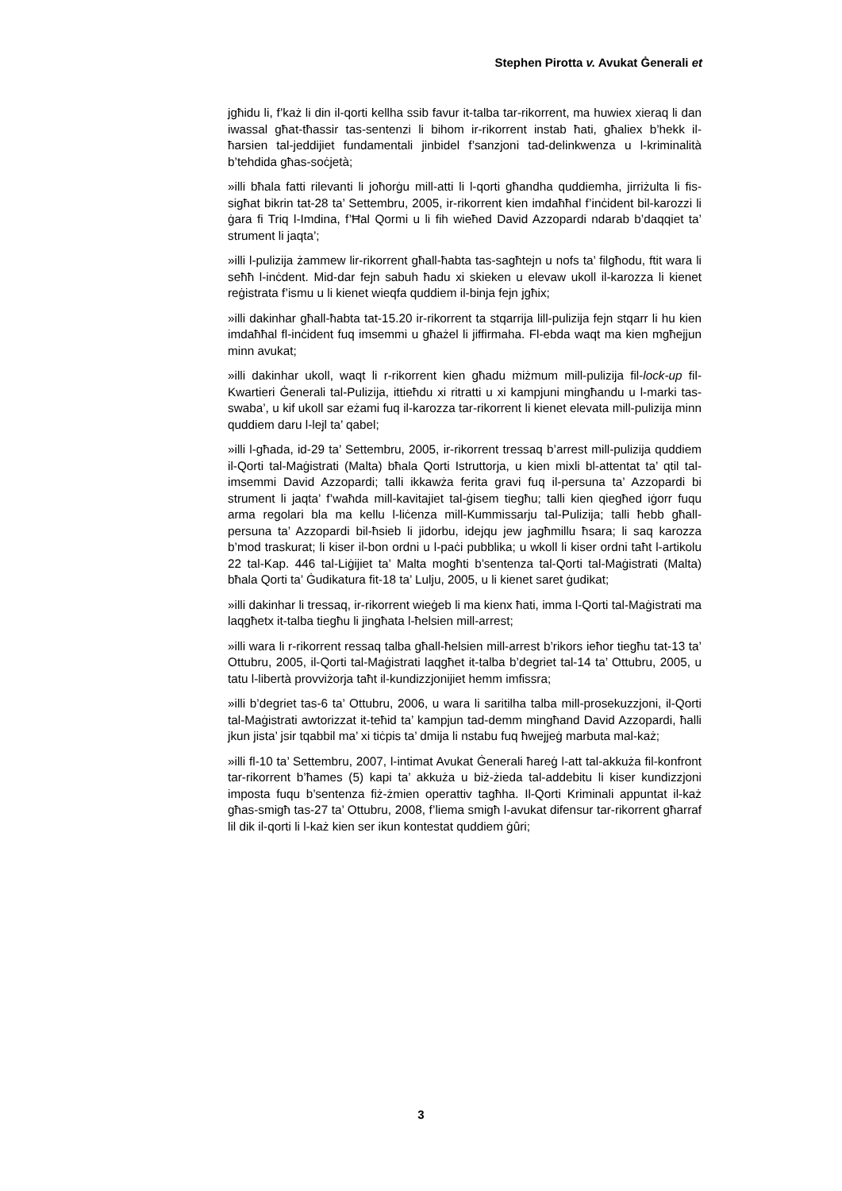Stephen Pirotta v. Avukat Ġenerali et
jgħidu li, f’każ li din il-qorti kellha ssib favur it-talba tar-rikorrent, ma huwiex xieraq li dan iwassal għat-tħassir tas-sentenzi li bihom ir-rikorrent instab ħati, għaliex b’hekk il-ħarsien tal-jeddijiet fundamentali jinbidel f’sanzjoni tad-delinkwenza u l-kriminalità b’tehdida għas-soċjetà;
»illi bħala fatti rilevanti li joħorġu mill-atti li l-qorti għandha quddiemha, jirriżulta li fis-sigħat bikrin tat-28 ta’ Settembru, 2005, ir-rikorrent kien imdaħħal f’inċident bil-karozzi li ġara fi Triq l-Imdina, f’Ħal Qormi u li fih wieħed David Azzopardi ndarab b’daqqiet ta’ strument li jaqta’;
»illi l-pulizija żammew lir-rikorrent għall-ħabta tas-sagħtejn u nofs ta’ filgħodu, ftit wara li seħħ l-inċdent. Mid-dar fejn sabuh ħadu xi skieken u elevaw ukoll il-karozza li kienet reġistrata f’ismu u li kienet wieqfa quddiem il-binja fejn jgħix;
»illi dakinhar għall-ħabta tat-15.20 ir-rikorrent ta stqarrija lill-pulizija fejn stqarr li hu kien imdaħħal fl-inċident fuq imsemmi u għażel li jiffirmaha. Fl-ebda waqt ma kien mgħejjun minn avukat;
»illi dakinhar ukoll, waqt li r-rikorrent kien għadu miżmum mill-pulizija fil-lock-up fil-Kwartieri Ġenerali tal-Pulizija, ittieħdu xi ritratti u xi kampjuni mingħandu u l-marki tas-swaba’, u kif ukoll sar eżami fuq il-karozza tar-rikorrent li kienet elevata mill-pulizija minn quddiem daru l-lejl ta’ qabel;
»illi l-għada, id-29 ta’ Settembru, 2005, ir-rikorrent tressaq b’arrest mill-pulizija quddiem il-Qorti tal-Maġistrati (Malta) bħala Qorti Istruttorja, u kien mixli bl-attentat ta’ qtil tal-imsemmi David Azzopardi; talli ikkawża ferita gravi fuq il-persuna ta’ Azzopardi bi strument li jaqta’ f’waħda mill-kavitajiet tal-ġisem tiegħu; talli kien qiegħed iġorr fuqu arma regolari bla ma kellu l-liċenza mill-Kummissarju tal-Pulizija; talli ħebb għall-persuna ta’ Azzopardi bil-ħsieb li jidorbu, idejqu jew jagħmillu ħsara; li saq karozza b’mod traskurat; li kiser il-bon ordni u l-paċi pubblika; u wkoll li kiser ordni taħt l-artikolu 22 tal-Kap. 446 tal-Liġijiet ta’ Malta mogħti b’sentenza tal-Qorti tal-Maġistrati (Malta) bħala Qorti ta’ Ġudikatura fit-18 ta’ Lulju, 2005, u li kienet saret ġudikat;
»illi dakinhar li tressaq, ir-rikorrent wieġeb li ma kienx ħati, imma l-Qorti tal-Maġistrati ma laqgħetx it-talba tiegħu li jingħata l-ħelsien mill-arrest;
»illi wara li r-rikorrent ressaq talba għall-ħelsien mill-arrest b’rikors ieħor tiegħu tat-13 ta’ Ottubru, 2005, il-Qorti tal-Maġistrati laqgħet it-talba b’degriet tal-14 ta’ Ottubru, 2005, u tatu l-libertà provviżorja taħt il-kundizzjonijiet hemm imfissra;
»illi b’degriet tas-6 ta’ Ottubru, 2006, u wara li saritilha talba mill-prosekuzzjoni, il-Qorti tal-Maġistrati awtorizzat it-teħid ta’ kampjun tad-demm mingħand David Azzopardi, ħalli jkun jista’ jsir tqabbil ma’ xi tiċpis ta’ dmija li nstabu fuq ħwejjeġ marbuta mal-każ;
»illi fl-10 ta’ Settembru, 2007, l-intimat Avukat Ġenerali ħareġ l-att tal-akkuża fil-konfront tar-rikorrent b’ħames (5) kapi ta’ akkuża u biż-żieda tal-addebitu li kiser kundizzjoni imposta fuqu b’sentenza fiż-żmien operattiv tagħha. Il-Qorti Kriminali appuntat il-każ għas-smigħ tas-27 ta’ Ottubru, 2008, f’liema smigħ l-avukat difensur tar-rikorrent għarraf lil dik il-qorti li l-każ kien ser ikun kontestat quddiem ġûri;
3